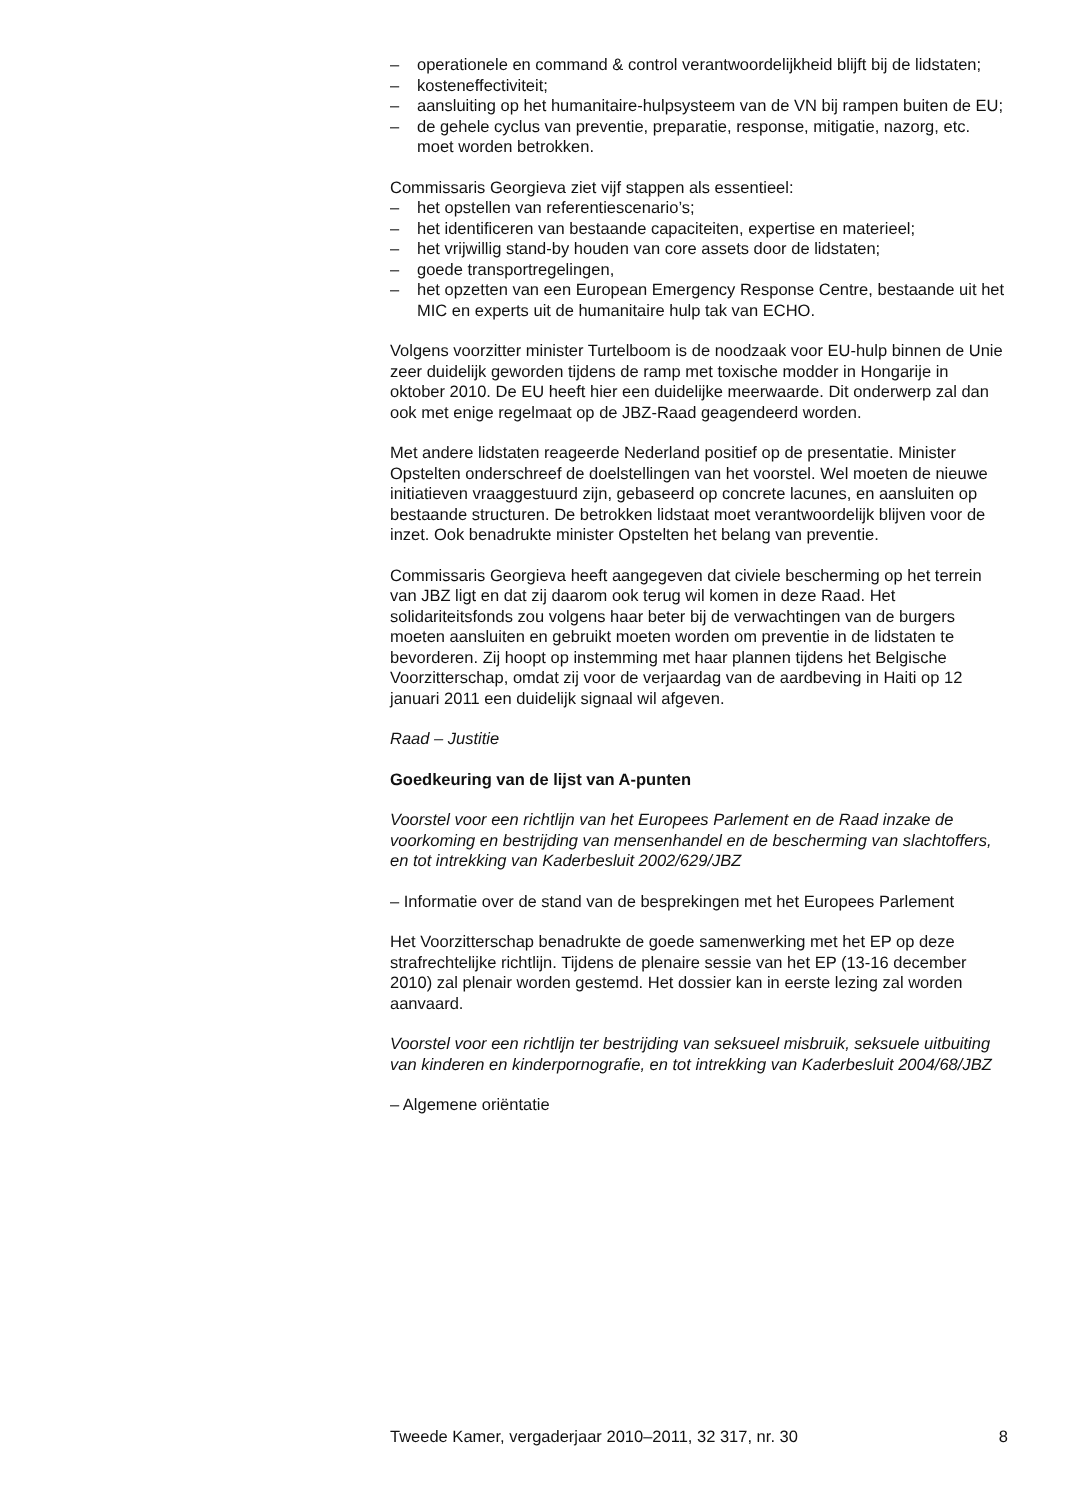– operationele en command & control verantwoordelijkheid blijft bij de lidstaten;
– kosteneffectiviteit;
– aansluiting op het humanitaire-hulpsysteem van de VN bij rampen buiten de EU;
– de gehele cyclus van preventie, preparatie, response, mitigatie, nazorg, etc. moet worden betrokken.
Commissaris Georgieva ziet vijf stappen als essentieel:
– het opstellen van referentiescenario’s;
– het identificeren van bestaande capaciteiten, expertise en materieel;
– het vrijwillig stand-by houden van core assets door de lidstaten;
– goede transportregelingen,
– het opzetten van een European Emergency Response Centre, bestaande uit het MIC en experts uit de humanitaire hulp tak van ECHO.
Volgens voorzitter minister Turtelboom is de noodzaak voor EU-hulp binnen de Unie zeer duidelijk geworden tijdens de ramp met toxische modder in Hongarije in oktober 2010. De EU heeft hier een duidelijke meerwaarde. Dit onderwerp zal dan ook met enige regelmaat op de JBZ-Raad geagendeerd worden.
Met andere lidstaten reageerde Nederland positief op de presentatie. Minister Opstelten onderschreef de doelstellingen van het voorstel. Wel moeten de nieuwe initiatieven vraaggestuurd zijn, gebaseerd op concrete lacunes, en aansluiten op bestaande structuren. De betrokken lidstaat moet verantwoordelijk blijven voor de inzet. Ook benadrukte minister Opstelten het belang van preventie.
Commissaris Georgieva heeft aangegeven dat civiele bescherming op het terrein van JBZ ligt en dat zij daarom ook terug wil komen in deze Raad. Het solidariteitsfonds zou volgens haar beter bij de verwachtingen van de burgers moeten aansluiten en gebruikt moeten worden om preventie in de lidstaten te bevorderen. Zij hoopt op instemming met haar plannen tijdens het Belgische Voorzitterschap, omdat zij voor de verjaardag van de aardbeving in Haiti op 12 januari 2011 een duidelijk signaal wil afgeven.
Raad – Justitie
Goedkeuring van de lijst van A-punten
Voorstel voor een richtlijn van het Europees Parlement en de Raad inzake de voorkoming en bestrijding van mensenhandel en de bescherming van slachtoffers, en tot intrekking van Kaderbesluit 2002/629/JBZ
– Informatie over de stand van de besprekingen met het Europees Parlement
Het Voorzitterschap benadrukte de goede samenwerking met het EP op deze strafrechtelijke richtlijn. Tijdens de plenaire sessie van het EP (13-16 december 2010) zal plenair worden gestemd. Het dossier kan in eerste lezing zal worden aanvaard.
Voorstel voor een richtlijn ter bestrijding van seksueel misbruik, seksuele uitbuiting van kinderen en kinderpornografie, en tot intrekking van Kaderbesluit 2004/68/JBZ
– Algemene oriëntatie
Tweede Kamer, vergaderjaar 2010–2011, 32 317, nr. 30 8